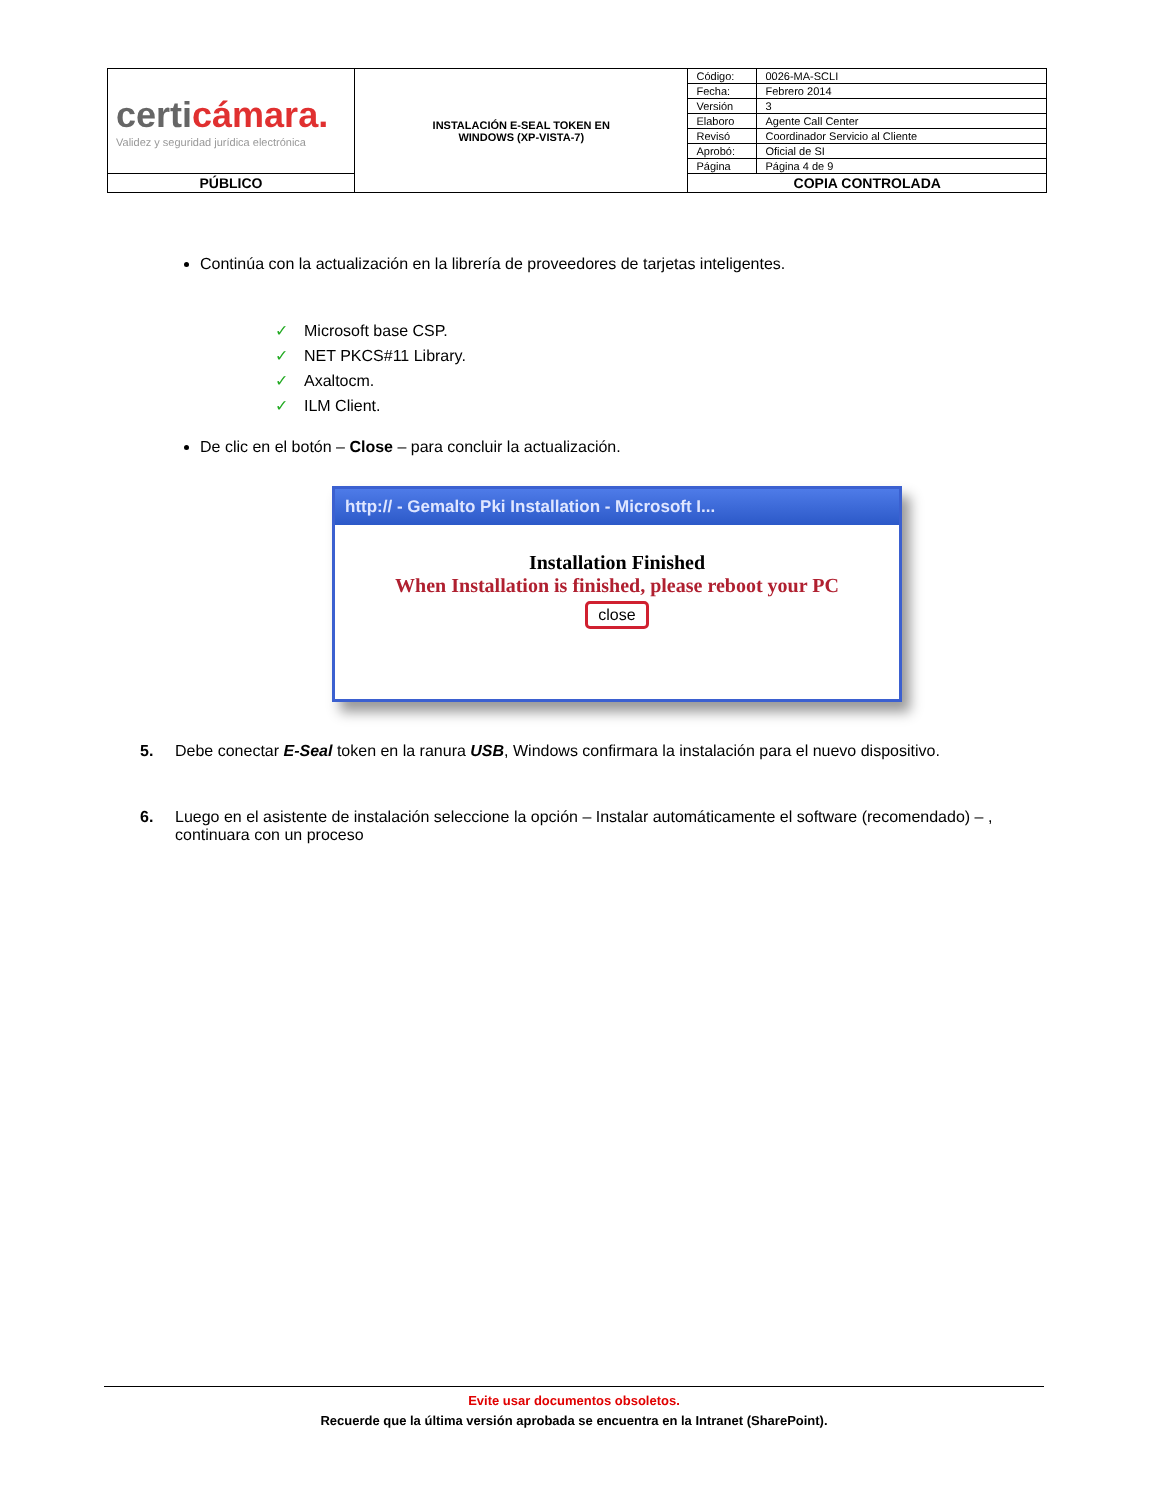| certi cámara. Validez y seguridad jurídica electrónica | INSTALACIÓN E-SEAL TOKEN EN WINDOWS (XP-VISTA-7) | Código: | 0026-MA-SCLI |
| | | Fecha: | Febrero 2014 |
| | | Versión | 3 |
| | | Elaboro | Agente Call Center |
| | | Revisó | Coordinador Servicio al Cliente |
| | | Aprobó: | Oficial de SI |
| | | Página | Página 4 de 9 |
| PÚBLICO | | COPIA CONTROLADA | |
Continúa con la actualización en la librería de proveedores de tarjetas inteligentes.
✓ Microsoft base CSP.
✓ NET PKCS#11 Library.
✓ Axaltocm.
✓ ILM Client.
De clic en el botón – Close – para concluir la actualización.
http:// - Gemalto Pki Installation - Microsoft I...
Installation Finished
When Installation is finished, please reboot your PC
close
5. Debe conectar E-Seal token en la ranura USB, Windows confirmara la instalación para el nuevo dispositivo.
6. Luego en el asistente de instalación seleccione la opción – Instalar automáticamente el software (recomendado) – , continuara con un proceso
Evite usar documentos obsoletos.
Recuerde que la última versión aprobada se encuentra en la Intranet (SharePoint).